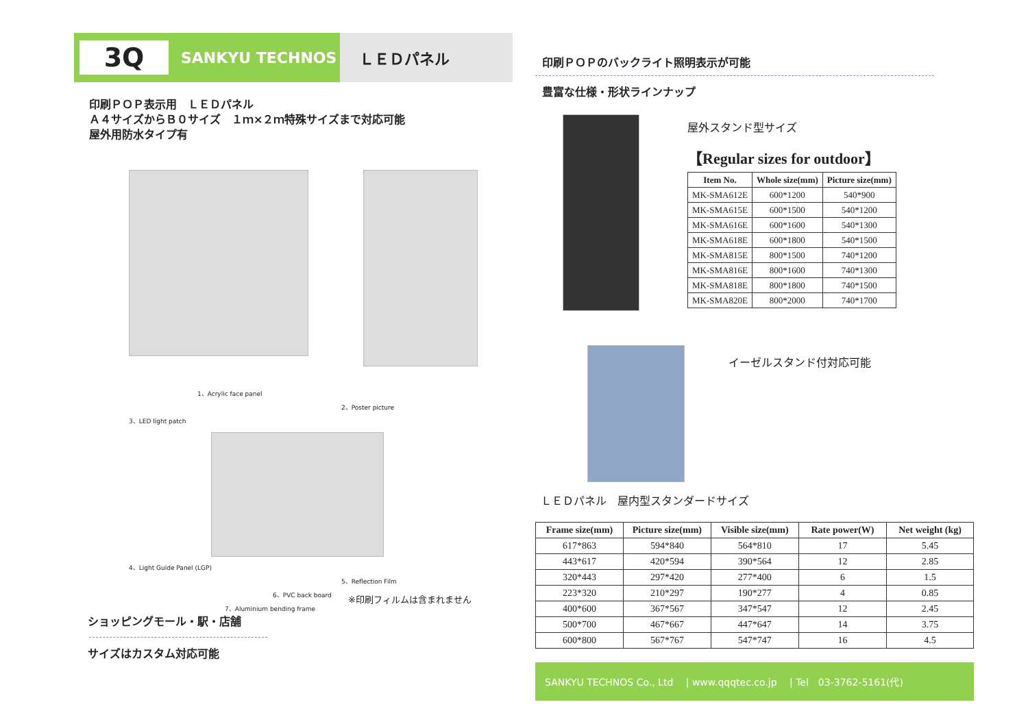3Q
SANKYU TECHNOS
ＬＥＤパネル
印刷ＰＯＰ表示用　ＬＥＤパネル
Ａ４サイズからＢ０サイズ　１ｍ×２ｍ特殊サイズまで対応可能
屋外用防水タイプ有
1、Acrylic face panel
2、Poster picture
3、LED light patch
4、Light Guide Panel (LGP)
5、Reflection Film
6、PVC back board
7、Aluminium bending frame
※印刷フィルムは含まれません
ショッピングモール・駅・店舗
サイズはカスタム対応可能
印刷ＰＯＰのバックライト照明表示が可能
豊富な仕様・形状ラインナップ
屋外スタンド型サイズ
【Regular sizes for outdoor】
| Item No. | Whole size(mm) | Picture size(mm) |
| --- | --- | --- |
| MK-SMA612E | 600*1200 | 540*900 |
| MK-SMA615E | 600*1500 | 540*1200 |
| MK-SMA616E | 600*1600 | 540*1300 |
| MK-SMA618E | 600*1800 | 540*1500 |
| MK-SMA815E | 800*1500 | 740*1200 |
| MK-SMA816E | 800*1600 | 740*1300 |
| MK-SMA818E | 800*1800 | 740*1500 |
| MK-SMA820E | 800*2000 | 740*1700 |
イーゼルスタンド付対応可能
ＬＥＤパネル　屋内型スタンダードサイズ
| Frame size(mm) | Picture size(mm) | Visible size(mm) | Rate power(W) | Net weight (kg) |
| --- | --- | --- | --- | --- |
| 617*863 | 594*840 | 564*810 | 17 | 5.45 |
| 443*617 | 420*594 | 390*564 | 12 | 2.85 |
| 320*443 | 297*420 | 277*400 | 6 | 1.5 |
| 223*320 | 210*297 | 190*277 | 4 | 0.85 |
| 400*600 | 367*567 | 347*547 | 12 | 2.45 |
| 500*700 | 467*667 | 447*647 | 14 | 3.75 |
| 600*800 | 567*767 | 547*747 | 16 | 4.5 |
SANKYU TECHNOS Co., Ltd　 | www.qqqtec.co.jp　 | Tel　03-3762-5161(代)